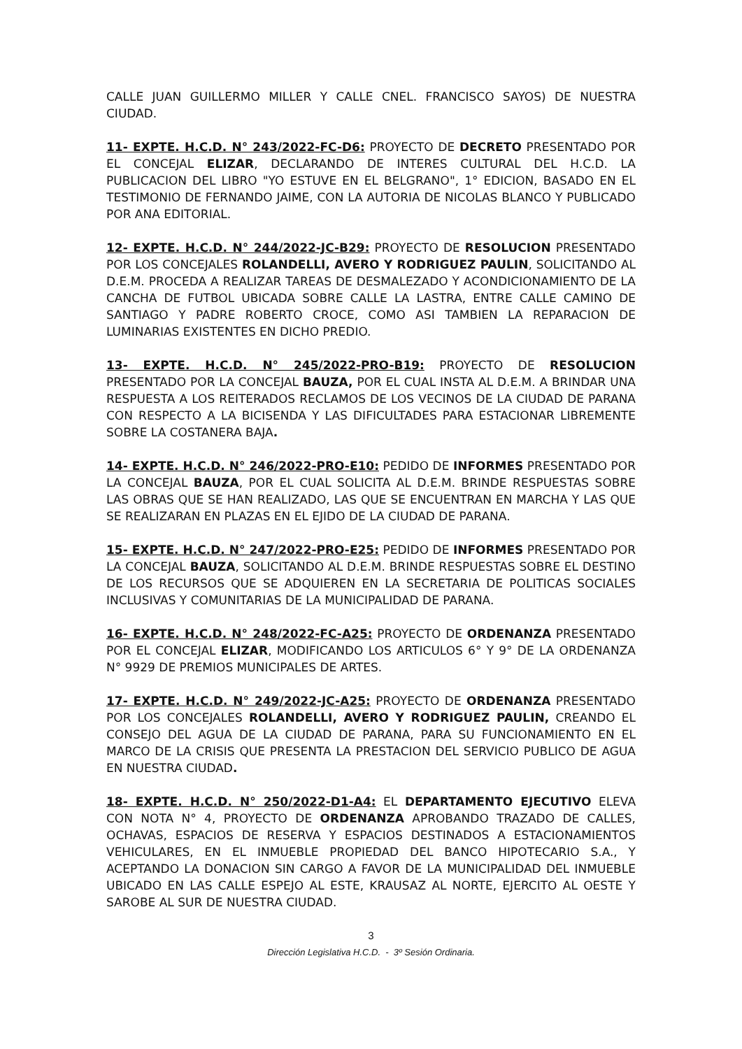CALLE JUAN GUILLERMO MILLER Y CALLE CNEL. FRANCISCO SAYOS) DE NUESTRA CIUDAD.
11- EXPTE. H.C.D. N° 243/2022-FC-D6: PROYECTO DE DECRETO PRESENTADO POR EL CONCEJAL ELIZAR, DECLARANDO DE INTERES CULTURAL DEL H.C.D. LA PUBLICACION DEL LIBRO "YO ESTUVE EN EL BELGRANO", 1° EDICION, BASADO EN EL TESTIMONIO DE FERNANDO JAIME, CON LA AUTORIA DE NICOLAS BLANCO Y PUBLICADO POR ANA EDITORIAL.
12- EXPTE. H.C.D. N° 244/2022-JC-B29: PROYECTO DE RESOLUCION PRESENTADO POR LOS CONCEJALES ROLANDELLI, AVERO Y RODRIGUEZ PAULIN, SOLICITANDO AL D.E.M. PROCEDA A REALIZAR TAREAS DE DESMALEZADO Y ACONDICIONAMIENTO DE LA CANCHA DE FUTBOL UBICADA SOBRE CALLE LA LASTRA, ENTRE CALLE CAMINO DE SANTIAGO Y PADRE ROBERTO CROCE, COMO ASI TAMBIEN LA REPARACION DE LUMINARIAS EXISTENTES EN DICHO PREDIO.
13- EXPTE. H.C.D. N° 245/2022-PRO-B19: PROYECTO DE RESOLUCION PRESENTADO POR LA CONCEJAL BAUZA, POR EL CUAL INSTA AL D.E.M. A BRINDAR UNA RESPUESTA A LOS REITERADOS RECLAMOS DE LOS VECINOS DE LA CIUDAD DE PARANA CON RESPECTO A LA BICISENDA Y LAS DIFICULTADES PARA ESTACIONAR LIBREMENTE SOBRE LA COSTANERA BAJA.
14- EXPTE. H.C.D. N° 246/2022-PRO-E10: PEDIDO DE INFORMES PRESENTADO POR LA CONCEJAL BAUZA, POR EL CUAL SOLICITA AL D.E.M. BRINDE RESPUESTAS SOBRE LAS OBRAS QUE SE HAN REALIZADO, LAS QUE SE ENCUENTRAN EN MARCHA Y LAS QUE SE REALIZARAN EN PLAZAS EN EL EJIDO DE LA CIUDAD DE PARANA.
15- EXPTE. H.C.D. N° 247/2022-PRO-E25: PEDIDO DE INFORMES PRESENTADO POR LA CONCEJAL BAUZA, SOLICITANDO AL D.E.M. BRINDE RESPUESTAS SOBRE EL DESTINO DE LOS RECURSOS QUE SE ADQUIEREN EN LA SECRETARIA DE POLITICAS SOCIALES INCLUSIVAS Y COMUNITARIAS DE LA MUNICIPALIDAD DE PARANA.
16- EXPTE. H.C.D. N° 248/2022-FC-A25: PROYECTO DE ORDENANZA PRESENTADO POR EL CONCEJAL ELIZAR, MODIFICANDO LOS ARTICULOS 6° Y 9° DE LA ORDENANZA N° 9929 DE PREMIOS MUNICIPALES DE ARTES.
17- EXPTE. H.C.D. N° 249/2022-JC-A25: PROYECTO DE ORDENANZA PRESENTADO POR LOS CONCEJALES ROLANDELLI, AVERO Y RODRIGUEZ PAULIN, CREANDO EL CONSEJO DEL AGUA DE LA CIUDAD DE PARANA, PARA SU FUNCIONAMIENTO EN EL MARCO DE LA CRISIS QUE PRESENTA LA PRESTACION DEL SERVICIO PUBLICO DE AGUA EN NUESTRA CIUDAD.
18- EXPTE. H.C.D. N° 250/2022-D1-A4: EL DEPARTAMENTO EJECUTIVO ELEVA CON NOTA N° 4, PROYECTO DE ORDENANZA APROBANDO TRAZADO DE CALLES, OCHAVAS, ESPACIOS DE RESERVA Y ESPACIOS DESTINADOS A ESTACIONAMIENTOS VEHICULARES, EN EL INMUEBLE PROPIEDAD DEL BANCO HIPOTECARIO S.A., Y ACEPTANDO LA DONACION SIN CARGO A FAVOR DE LA MUNICIPALIDAD DEL INMUEBLE UBICADO EN LAS CALLE ESPEJO AL ESTE, KRAUSAZ AL NORTE, EJERCITO AL OESTE Y SAROBE AL SUR DE NUESTRA CIUDAD.
3
Dirección Legislativa H.C.D. - 3º Sesión Ordinaria.